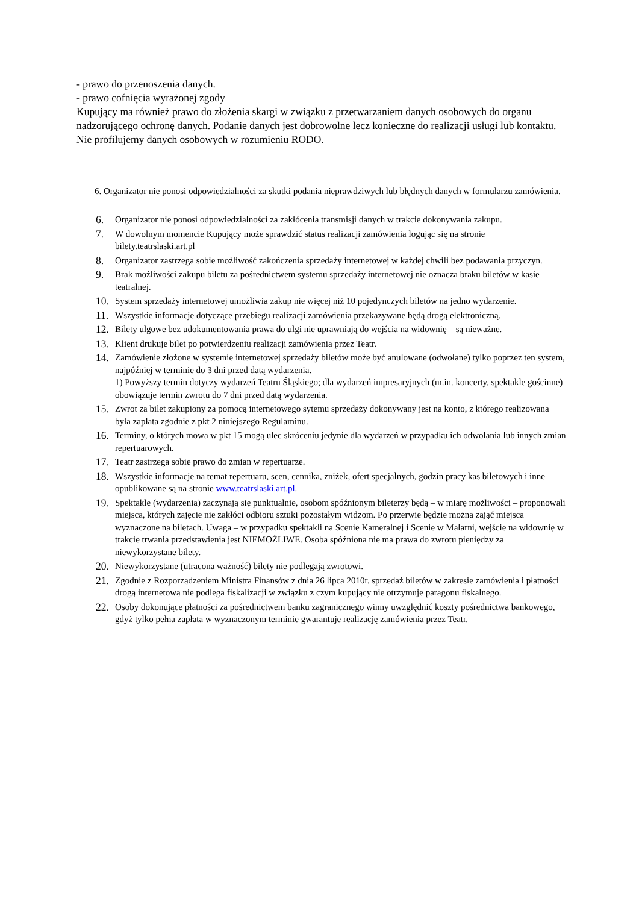- prawo do przenoszenia danych.
- prawo cofnięcia wyrażonej zgody
Kupujący ma również prawo do złożenia skargi w związku z przetwarzaniem danych osobowych do organu nadzorującego ochronę danych. Podanie danych jest dobrowolne lecz konieczne do realizacji usługi lub kontaktu. Nie profilujemy danych osobowych w rozumieniu RODO.
6. Organizator nie ponosi odpowiedzialności za skutki podania nieprawdziwych lub błędnych danych w formularzu zamówienia.
6.
Organizator nie ponosi odpowiedzialności za zakłócenia transmisji danych w trakcie dokonywania zakupu.
7.
W dowolnym momencie Kupujący może sprawdzić status realizacji zamówienia logując się na stronie bilety.teatrslaski.art.pl
8.
Organizator zastrzega sobie możliwość zakończenia sprzedaży internetowej w każdej chwili bez podawania przyczyn.
9.
Brak możliwości zakupu biletu za pośrednictwem systemu sprzedaży internetowej nie oznacza braku biletów w kasie teatralnej.
10.
System sprzedaży internetowej umożliwia zakup nie więcej niż 10 pojedynczych biletów na jedno wydarzenie.
11.
Wszystkie informacje dotyczące przebiegu realizacji zamówienia przekazywane będą drogą elektroniczną.
12.
Bilety ulgowe bez udokumentowania prawa do ulgi nie uprawniają do wejścia na widownię – są nieważne.
13.
Klient drukuje bilet po potwierdzeniu realizacji zamówienia przez Teatr.
14.
Zamówienie złożone w systemie internetowej sprzedaży biletów może być anulowane (odwołane) tylko poprzez ten system, najpóźniej w terminie do 3 dni przed datą wydarzenia.
1) Powyższy termin dotyczy wydarzeń Teatru Śląskiego; dla wydarzeń impresaryjnych (m.in. koncerty, spektakle gościnne) obowiązuje termin zwrotu do 7 dni przed datą wydarzenia.
15.
Zwrot za bilet zakupiony za pomocą internetowego sytemu sprzedaży dokonywany jest na konto, z którego realizowana była zapłata zgodnie z pkt 2 niniejszego Regulaminu.
16.
Terminy, o których mowa w pkt 15 mogą ulec skróceniu jedynie dla wydarzeń w przypadku ich odwołania lub innych zmian repertuarowych.
17.
Teatr zastrzega sobie prawo do zmian w repertuarze.
18.
Wszystkie informacje na temat repertuaru, scen, cennika, zniżek, ofert specjalnych, godzin pracy kas biletowych i inne opublikowane są na stronie www.teatrslaski.art.pl.
19.
Spektakle (wydarzenia) zaczynają się punktualnie, osobom spóźnionym bileterzy będą – w miarę możliwości – proponowali miejsca, których zajęcie nie zakłóci odbioru sztuki pozostałym widzom. Po przerwie będzie można zająć miejsca wyznaczone na biletach. Uwaga – w przypadku spektakli na Scenie Kameralnej i Scenie w Malarni, wejście na widownię w trakcie trwania przedstawienia jest NIEMOŻLIWE. Osoba spóźniona nie ma prawa do zwrotu pieniędzy za niewykorzystane bilety.
20.
Niewykorzystane (utracona ważność) bilety nie podlegają zwrotowi.
21.
Zgodnie z Rozporządzeniem Ministra Finansów z dnia 26 lipca 2010r. sprzedaż biletów w zakresie zamówienia i płatności drogą internetową nie podlega fiskalizacji w związku z czym kupujący nie otrzymuje paragonu fiskalnego.
22.
Osoby dokonujące płatności za pośrednictwem banku zagranicznego winny uwzględnić koszty pośrednictwa bankowego, gdyż tylko pełna zapłata w wyznaczonym terminie gwarantuje realizację zamówienia przez Teatr.